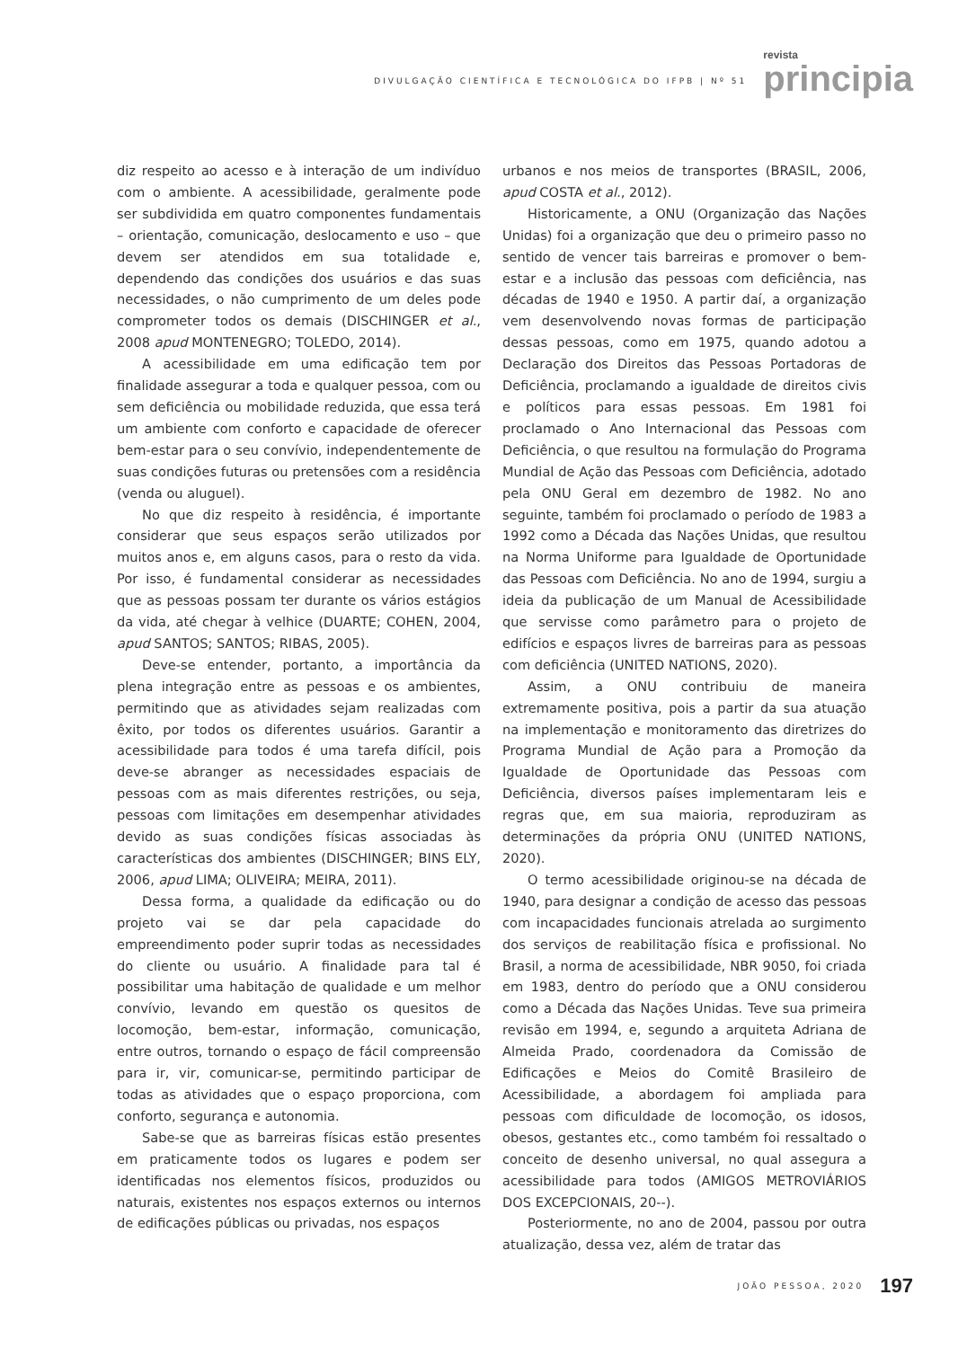DIVULGAÇÃO CIENTÍFICA E TECNOLÓGICA DO IFPB | Nº 51
revista
principia
diz respeito ao acesso e à interação de um indivíduo com o ambiente. A acessibilidade, geralmente pode ser subdividida em quatro componentes fundamentais – orientação, comunicação, deslocamento e uso – que devem ser atendidos em sua totalidade e, dependendo das condições dos usuários e das suas necessidades, o não cumprimento de um deles pode comprometer todos os demais (DISCHINGER et al., 2008 apud MONTENEGRO; TOLEDO, 2014).
A acessibilidade em uma edificação tem por finalidade assegurar a toda e qualquer pessoa, com ou sem deficiência ou mobilidade reduzida, que essa terá um ambiente com conforto e capacidade de oferecer bem-estar para o seu convívio, independentemente de suas condições futuras ou pretensões com a residência (venda ou aluguel).
No que diz respeito à residência, é importante considerar que seus espaços serão utilizados por muitos anos e, em alguns casos, para o resto da vida. Por isso, é fundamental considerar as necessidades que as pessoas possam ter durante os vários estágios da vida, até chegar à velhice (DUARTE; COHEN, 2004, apud SANTOS; SANTOS; RIBAS, 2005).
Deve-se entender, portanto, a importância da plena integração entre as pessoas e os ambientes, permitindo que as atividades sejam realizadas com êxito, por todos os diferentes usuários. Garantir a acessibilidade para todos é uma tarefa difícil, pois deve-se abranger as necessidades espaciais de pessoas com as mais diferentes restrições, ou seja, pessoas com limitações em desempenhar atividades devido as suas condições físicas associadas às características dos ambientes (DISCHINGER; BINS ELY, 2006, apud LIMA; OLIVEIRA; MEIRA, 2011).
Dessa forma, a qualidade da edificação ou do projeto vai se dar pela capacidade do empreendimento poder suprir todas as necessidades do cliente ou usuário. A finalidade para tal é possibilitar uma habitação de qualidade e um melhor convívio, levando em questão os quesitos de locomoção, bem-estar, informação, comunicação, entre outros, tornando o espaço de fácil compreensão para ir, vir, comunicar-se, permitindo participar de todas as atividades que o espaço proporciona, com conforto, segurança e autonomia.
Sabe-se que as barreiras físicas estão presentes em praticamente todos os lugares e podem ser identificadas nos elementos físicos, produzidos ou naturais, existentes nos espaços externos ou internos de edificações públicas ou privadas, nos espaços
urbanos e nos meios de transportes (BRASIL, 2006, apud COSTA et al., 2012).
Historicamente, a ONU (Organização das Nações Unidas) foi a organização que deu o primeiro passo no sentido de vencer tais barreiras e promover o bem-estar e a inclusão das pessoas com deficiência, nas décadas de 1940 e 1950. A partir daí, a organização vem desenvolvendo novas formas de participação dessas pessoas, como em 1975, quando adotou a Declaração dos Direitos das Pessoas Portadoras de Deficiência, proclamando a igualdade de direitos civis e políticos para essas pessoas. Em 1981 foi proclamado o Ano Internacional das Pessoas com Deficiência, o que resultou na formulação do Programa Mundial de Ação das Pessoas com Deficiência, adotado pela ONU Geral em dezembro de 1982. No ano seguinte, também foi proclamado o período de 1983 a 1992 como a Década das Nações Unidas, que resultou na Norma Uniforme para Igualdade de Oportunidade das Pessoas com Deficiência. No ano de 1994, surgiu a ideia da publicação de um Manual de Acessibilidade que servisse como parâmetro para o projeto de edifícios e espaços livres de barreiras para as pessoas com deficiência (UNITED NATIONS, 2020).
Assim, a ONU contribuiu de maneira extremamente positiva, pois a partir da sua atuação na implementação e monitoramento das diretrizes do Programa Mundial de Ação para a Promoção da Igualdade de Oportunidade das Pessoas com Deficiência, diversos países implementaram leis e regras que, em sua maioria, reproduziram as determinações da própria ONU (UNITED NATIONS, 2020).
O termo acessibilidade originou-se na década de 1940, para designar a condição de acesso das pessoas com incapacidades funcionais atrelada ao surgimento dos serviços de reabilitação física e profissional. No Brasil, a norma de acessibilidade, NBR 9050, foi criada em 1983, dentro do período que a ONU considerou como a Década das Nações Unidas. Teve sua primeira revisão em 1994, e, segundo a arquiteta Adriana de Almeida Prado, coordenadora da Comissão de Edificações e Meios do Comitê Brasileiro de Acessibilidade, a abordagem foi ampliada para pessoas com dificuldade de locomoção, os idosos, obesos, gestantes etc., como também foi ressaltado o conceito de desenho universal, no qual assegura a acessibilidade para todos (AMIGOS METROVIÁRIOS DOS EXCEPCIONAIS, 20--).
Posteriormente, no ano de 2004, passou por outra atualização, dessa vez, além de tratar das
JOÃO PESSOA, 2020 197